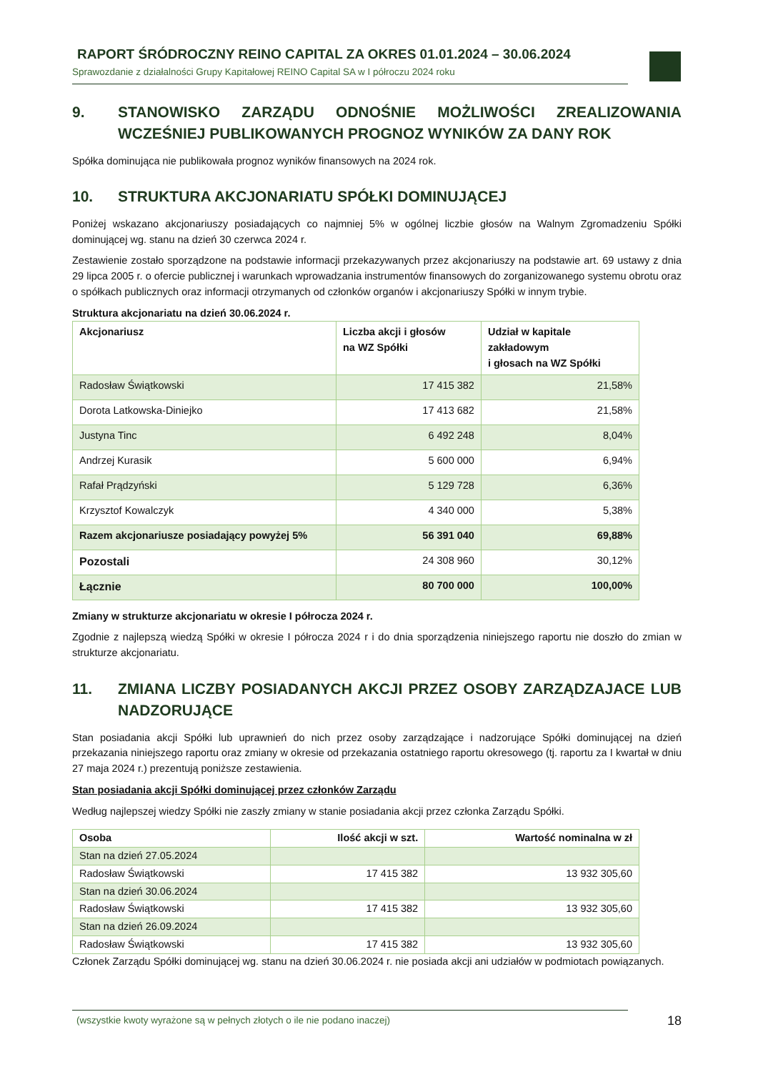RAPORT ŚRÓDROCZNY REINO CAPITAL ZA OKRES 01.01.2024 – 30.06.2024
Sprawozdanie z działalności Grupy Kapitałowej REINO Capital SA w I półroczu 2024 roku
9. STANOWISKO ZARZĄDU ODNOŚNIE MOŻLIWOŚCI ZREALIZOWANIA WCZEŚNIEJ PUBLIKOWANYCH PROGNOZ WYNIKÓW ZA DANY ROK
Spółka dominująca nie publikowała prognoz wyników finansowych na 2024 rok.
10. STRUKTURA AKCJONARIATU SPÓŁKI DOMINUJĄCEJ
Poniżej wskazano akcjonariuszy posiadających co najmniej 5% w ogólnej liczbie głosów na Walnym Zgromadzeniu Spółki dominującej wg. stanu na dzień 30 czerwca 2024 r.
Zestawienie zostało sporządzone na podstawie informacji przekazywanych przez akcjonariuszy na podstawie art. 69 ustawy z dnia 29 lipca 2005 r. o ofercie publicznej i warunkach wprowadzania instrumentów finansowych do zorganizowanego systemu obrotu oraz o spółkach publicznych oraz informacji otrzymanych od członków organów i akcjonariuszy Spółki w innym trybie.
Struktura akcjonariatu na dzień 30.06.2024 r.
| Akcjonariusz | Liczba akcji i głosów na WZ Spółki | Udział w kapitale zakładowym i głosach na WZ Spółki |
| --- | --- | --- |
| Radosław Świątkowski | 17 415 382 | 21,58% |
| Dorota Latkowska-Diniejko | 17 413 682 | 21,58% |
| Justyna Tinc | 6 492 248 | 8,04% |
| Andrzej Kurasik | 5 600 000 | 6,94% |
| Rafał Prądzyński | 5 129 728 | 6,36% |
| Krzysztof Kowalczyk | 4 340 000 | 5,38% |
| Razem akcjonariusze posiadający powyżej 5% | 56 391 040 | 69,88% |
| Pozostali | 24 308 960 | 30,12% |
| Łącznie | 80 700 000 | 100,00% |
Zmiany w strukturze akcjonariatu w okresie I półrocza 2024 r.
Zgodnie z najlepszą wiedzą Spółki w okresie I półrocza 2024 r i do dnia sporządzenia niniejszego raportu nie doszło do zmian w strukturze akcjonariatu.
11. ZMIANA LICZBY POSIADANYCH AKCJI PRZEZ OSOBY ZARZĄDZAJACE LUB NADZORUJĄCE
Stan posiadania akcji Spółki lub uprawnień do nich przez osoby zarządzające i nadzorujące Spółki dominującej na dzień przekazania niniejszego raportu oraz zmiany w okresie od przekazania ostatniego raportu okresowego (tj. raportu za I kwartał w dniu 27 maja 2024 r.) prezentują poniższe zestawienia.
Stan posiadania akcji Spółki dominującej przez członków Zarządu
Według najlepszej wiedzy Spółki nie zaszły zmiany w stanie posiadania akcji przez członka Zarządu Spółki.
| Osoba | Ilość akcji w szt. | Wartość nominalna w zł |
| --- | --- | --- |
| Stan na dzień 27.05.2024 | | |
| Radosław Świątkowski | 17 415 382 | 13 932 305,60 |
| Stan na dzień 30.06.2024 | | |
| Radosław Świątkowski | 17 415 382 | 13 932 305,60 |
| Stan na dzień 26.09.2024 | | |
| Radosław Świątkowski | 17 415 382 | 13 932 305,60 |
Członek Zarządu Spółki dominującej wg. stanu na dzień 30.06.2024 r. nie posiada akcji ani udziałów w podmiotach powiązanych.
(wszystkie kwoty wyrażone są w pełnych złotych o ile nie podano inaczej) 18